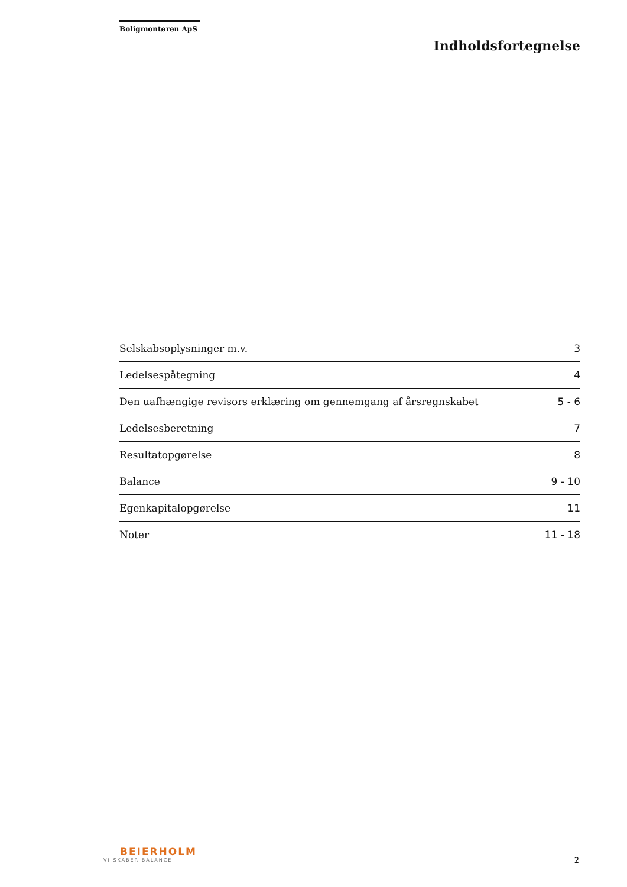Boligmontøren ApS
Indholdsfortegnelse
| Selskabsoplysninger m.v. | 3 |
| Ledelsespåtegning | 4 |
| Den uafhængige revisors erklæring om gennemgang af årsregnskabet | 5 - 6 |
| Ledelsesberetning | 7 |
| Resultatopgørelse | 8 |
| Balance | 9 - 10 |
| Egenkapitalopgørelse | 11 |
| Noter | 11 - 18 |
BEIERHOLM
VI SKABER BALANCE
2